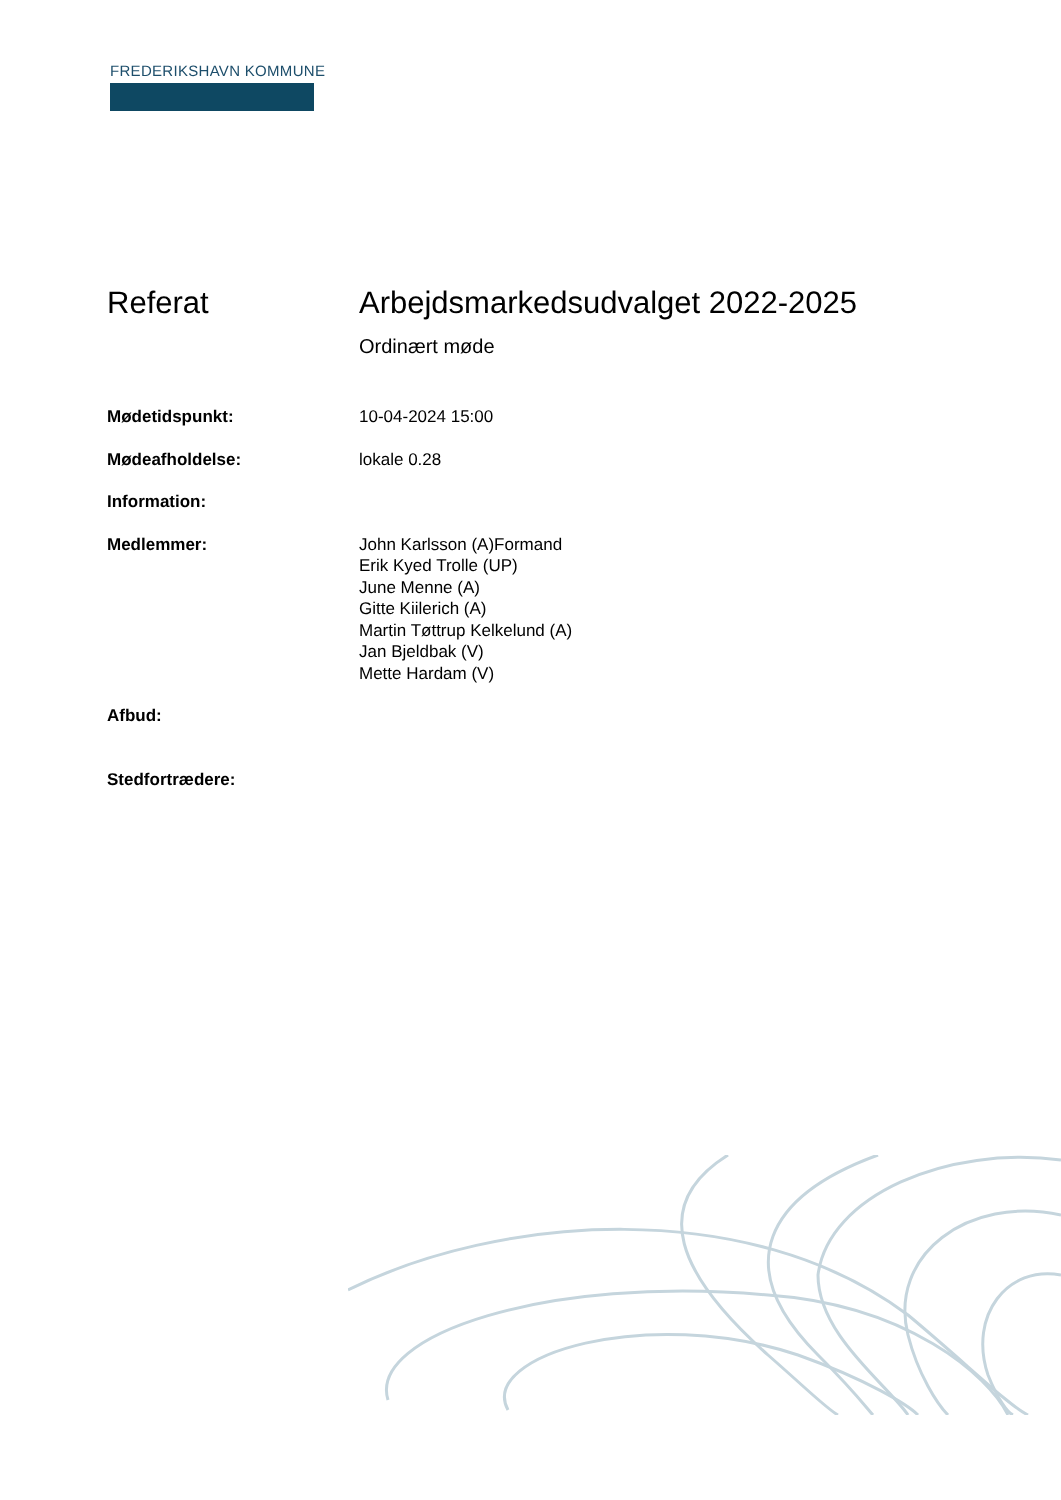FREDERIKSHAVN KOMMUNE
Referat Arbejdsmarkedsudvalget 2022-2025
Ordinært møde
Mødetidspunkt: 10-04-2024 15:00
Mødeafholdelse: lokale 0.28
Information:
Medlemmer: John Karlsson (A)Formand
Erik Kyed Trolle (UP)
June Menne (A)
Gitte Kiilerich (A)
Martin Tøttrup Kelkelund (A)
Jan Bjeldbak (V)
Mette Hardam (V)
Afbud:
Stedfortrædere: